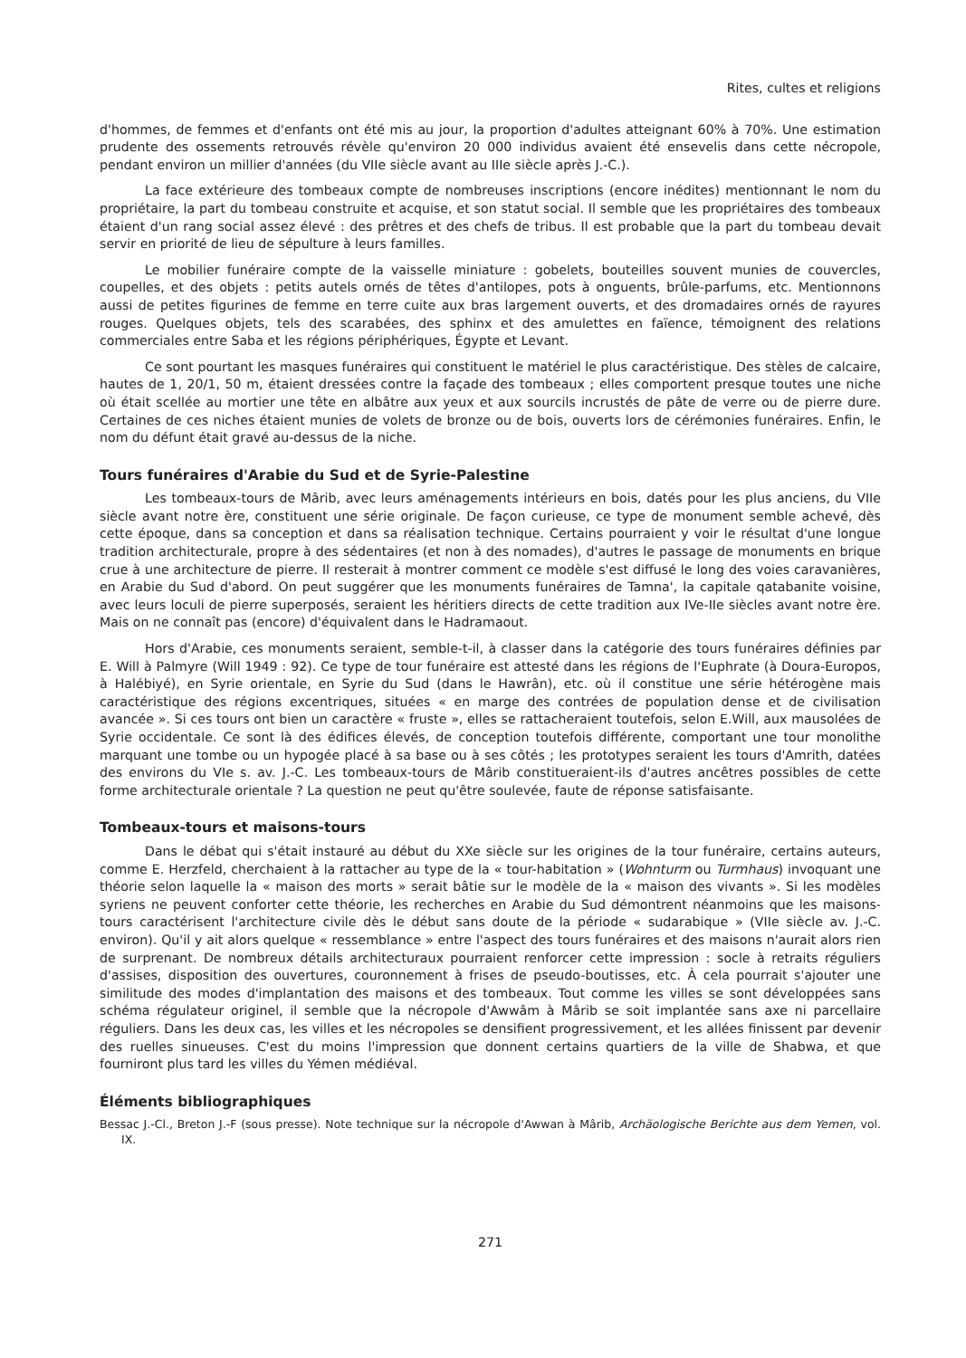Rites, cultes et religions
d'hommes, de femmes et d'enfants ont été mis au jour, la proportion d'adultes atteignant 60% à 70%. Une estimation prudente des ossements retrouvés révèle qu'environ 20 000 individus avaient été ensevelis dans cette nécropole, pendant environ un millier d'années (du VIIe siècle avant au IIIe siècle après J.-C.).
La face extérieure des tombeaux compte de nombreuses inscriptions (encore inédites) mentionnant le nom du propriétaire, la part du tombeau construite et acquise, et son statut social. Il semble que les propriétaires des tombeaux étaient d'un rang social assez élevé : des prêtres et des chefs de tribus. Il est probable que la part du tombeau devait servir en priorité de lieu de sépulture à leurs familles.
Le mobilier funéraire compte de la vaisselle miniature : gobelets, bouteilles souvent munies de couvercles, coupelles, et des objets : petits autels ornés de têtes d'antilopes, pots à onguents, brûle-parfums, etc. Mentionnons aussi de petites figurines de femme en terre cuite aux bras largement ouverts, et des dromadaires ornés de rayures rouges. Quelques objets, tels des scarabées, des sphinx et des amulettes en faïence, témoignent des relations commerciales entre Saba et les régions périphériques, Égypte et Levant.
Ce sont pourtant les masques funéraires qui constituent le matériel le plus caractéristique. Des stèles de calcaire, hautes de 1, 20/1, 50 m, étaient dressées contre la façade des tombeaux ; elles comportent presque toutes une niche où était scellée au mortier une tête en albâtre aux yeux et aux sourcils incrustés de pâte de verre ou de pierre dure. Certaines de ces niches étaient munies de volets de bronze ou de bois, ouverts lors de cérémonies funéraires. Enfin, le nom du défunt était gravé au-dessus de la niche.
Tours funéraires d'Arabie du Sud et de Syrie-Palestine
Les tombeaux-tours de Mârib, avec leurs aménagements intérieurs en bois, datés pour les plus anciens, du VIIe siècle avant notre ère, constituent une série originale. De façon curieuse, ce type de monument semble achevé, dès cette époque, dans sa conception et dans sa réalisation technique. Certains pourraient y voir le résultat d'une longue tradition architecturale, propre à des sédentaires (et non à des nomades), d'autres le passage de monuments en brique crue à une architecture de pierre. Il resterait à montrer comment ce modèle s'est diffusé le long des voies caravanières, en Arabie du Sud d'abord. On peut suggérer que les monuments funéraires de Tamna', la capitale qatabanite voisine, avec leurs loculi de pierre superposés, seraient les héritiers directs de cette tradition aux IVe-IIe siècles avant notre ère. Mais on ne connaît pas (encore) d'équivalent dans le Hadramaout.
Hors d'Arabie, ces monuments seraient, semble-t-il, à classer dans la catégorie des tours funéraires définies par E. Will à Palmyre (Will 1949 : 92). Ce type de tour funéraire est attesté dans les régions de l'Euphrate (à Doura-Europos, à Halébiyé), en Syrie orientale, en Syrie du Sud (dans le Hawrân), etc. où il constitue une série hétérogène mais caractéristique des régions excentriques, situées « en marge des contrées de population dense et de civilisation avancée ». Si ces tours ont bien un caractère « fruste », elles se rattacheraient toutefois, selon E.Will, aux mausolées de Syrie occidentale. Ce sont là des édifices élevés, de conception toutefois différente, comportant une tour monolithe marquant une tombe ou un hypogée placé à sa base ou à ses côtés ; les prototypes seraient les tours d'Amrith, datées des environs du VIe s. av. J.-C. Les tombeaux-tours de Mârib constitueraient-ils d'autres ancêtres possibles de cette forme architecturale orientale ? La question ne peut qu'être soulevée, faute de réponse satisfaisante.
Tombeaux-tours et maisons-tours
Dans le débat qui s'était instauré au début du XXe siècle sur les origines de la tour funéraire, certains auteurs, comme E. Herzfeld, cherchaient à la rattacher au type de la « tour-habitation » (Wohnturm ou Turmhaus) invoquant une théorie selon laquelle la « maison des morts » serait bâtie sur le modèle de la « maison des vivants ». Si les modèles syriens ne peuvent conforter cette théorie, les recherches en Arabie du Sud démontrent néanmoins que les maisons-tours caractérisent l'architecture civile dès le début sans doute de la période « sudarabique » (VIIe siècle av. J.-C. environ). Qu'il y ait alors quelque « ressemblance » entre l'aspect des tours funéraires et des maisons n'aurait alors rien de surprenant. De nombreux détails architecturaux pourraient renforcer cette impression : socle à retraits réguliers d'assises, disposition des ouvertures, couronnement à frises de pseudo-boutisses, etc. À cela pourrait s'ajouter une similitude des modes d'implantation des maisons et des tombeaux. Tout comme les villes se sont développées sans schéma régulateur originel, il semble que la nécropole d'Awwâm à Mârib se soit implantée sans axe ni parcellaire réguliers. Dans les deux cas, les villes et les nécropoles se densifient progressivement, et les allées finissent par devenir des ruelles sinueuses. C'est du moins l'impression que donnent certains quartiers de la ville de Shabwa, et que fourniront plus tard les villes du Yémen médiéval.
Éléments bibliographiques
Bessac J.-Cl., Breton J.-F (sous presse). Note technique sur la nécropole d'Awwan à Mârib, Archäologische Berichte aus dem Yemen, vol. IX.
271